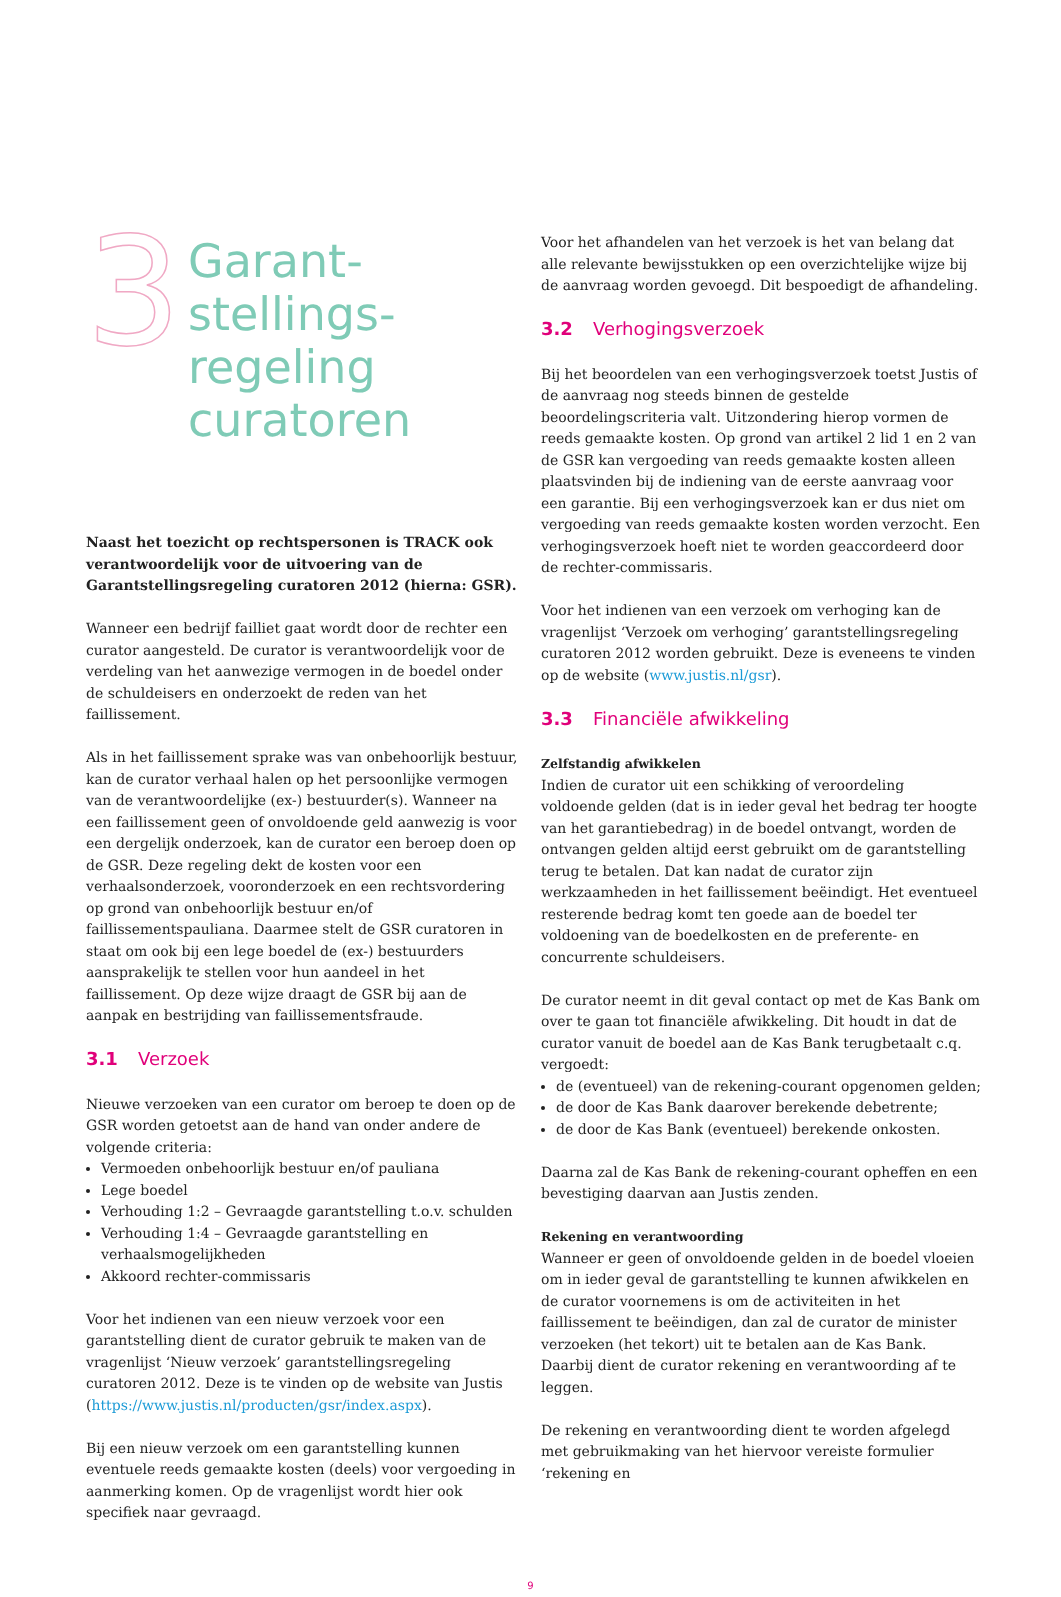3
Garant-
stellings-
regeling
curatoren
Naast het toezicht op rechtspersonen is TRACK ook verantwoordelijk voor de uitvoering van de Garantstellingsregeling curatoren 2012 (hierna: GSR).
Wanneer een bedrijf failliet gaat wordt door de rechter een curator aangesteld. De curator is verantwoordelijk voor de verdeling van het aanwezige vermogen in de boedel onder de schuldeisers en onderzoekt de reden van het faillissement.
Als in het faillissement sprake was van onbehoorlijk bestuur, kan de curator verhaal halen op het persoonlijke vermogen van de verantwoordelijke (ex-) bestuurder(s). Wanneer na een faillissement geen of onvoldoende geld aanwezig is voor een dergelijk onderzoek, kan de curator een beroep doen op de GSR. Deze regeling dekt de kosten voor een verhaalsonderzoek, vooronderzoek en een rechtsvordering op grond van onbehoorlijk bestuur en/of faillissementspauliana. Daarmee stelt de GSR curatoren in staat om ook bij een lege boedel de (ex-) bestuurders aansprakelijk te stellen voor hun aandeel in het faillissement. Op deze wijze draagt de GSR bij aan de aanpak en bestrijding van faillissementsfraude.
3.1 Verzoek
Nieuwe verzoeken van een curator om beroep te doen op de GSR worden getoetst aan de hand van onder andere de volgende criteria:
Vermoeden onbehoorlijk bestuur en/of pauliana
Lege boedel
Verhouding 1:2 – Gevraagde garantstelling t.o.v. schulden
Verhouding 1:4 – Gevraagde garantstelling en verhaalsmogelijkheden
Akkoord rechter-commissaris
Voor het indienen van een nieuw verzoek voor een garantstelling dient de curator gebruik te maken van de vragenlijst ‘Nieuw verzoek’ garantstellingsregeling curatoren 2012. Deze is te vinden op de website van Justis (https://www.justis.nl/producten/gsr/index.aspx).
Bij een nieuw verzoek om een garantstelling kunnen eventuele reeds gemaakte kosten (deels) voor vergoeding in aanmerking komen. Op de vragenlijst wordt hier ook specifiek naar gevraagd.
Voor het afhandelen van het verzoek is het van belang dat alle relevante bewijsstukken op een overzichtelijke wijze bij de aanvraag worden gevoegd. Dit bespoedigt de afhandeling.
3.2 Verhogingsverzoek
Bij het beoordelen van een verhogingsverzoek toetst Justis of de aanvraag nog steeds binnen de gestelde beoordelingscriteria valt. Uitzondering hierop vormen de reeds gemaakte kosten. Op grond van artikel 2 lid 1 en 2 van de GSR kan vergoeding van reeds gemaakte kosten alleen plaatsvinden bij de indiening van de eerste aanvraag voor een garantie. Bij een verhogingsverzoek kan er dus niet om vergoeding van reeds gemaakte kosten worden verzocht. Een verhogingsverzoek hoeft niet te worden geaccordeerd door de rechter-commissaris.
Voor het indienen van een verzoek om verhoging kan de vragenlijst ‘Verzoek om verhoging’ garantstellingsregeling curatoren 2012 worden gebruikt. Deze is eveneens te vinden op de website (www.justis.nl/gsr).
3.3 Financiële afwikkeling
Zelfstandig afwikkelen
Indien de curator uit een schikking of veroordeling voldoende gelden (dat is in ieder geval het bedrag ter hoogte van het garantiebedrag) in de boedel ontvangt, worden de ontvangen gelden altijd eerst gebruikt om de garantstelling terug te betalen. Dat kan nadat de curator zijn werkzaamheden in het faillissement beëindigt. Het eventueel resterende bedrag komt ten goede aan de boedel ter voldoening van de boedelkosten en de preferente- en concurrente schuldeisers.
De curator neemt in dit geval contact op met de Kas Bank om over te gaan tot financiële afwikkeling. Dit houdt in dat de curator vanuit de boedel aan de Kas Bank terugbetaalt c.q. vergoedt:
de (eventueel) van de rekening-courant opgenomen gelden;
de door de Kas Bank daarover berekende debetrente;
de door de Kas Bank (eventueel) berekende onkosten.
Daarna zal de Kas Bank de rekening-courant opheffen en een bevestiging daarvan aan Justis zenden.
Rekening en verantwoording
Wanneer er geen of onvoldoende gelden in de boedel vloeien om in ieder geval de garantstelling te kunnen afwikkelen en de curator voornemens is om de activiteiten in het faillissement te beëindigen, dan zal de curator de minister verzoeken (het tekort) uit te betalen aan de Kas Bank. Daarbij dient de curator rekening en verantwoording af te leggen.
De rekening en verantwoording dient te worden afgelegd met gebruikmaking van het hiervoor vereiste formulier ‘rekening en
9